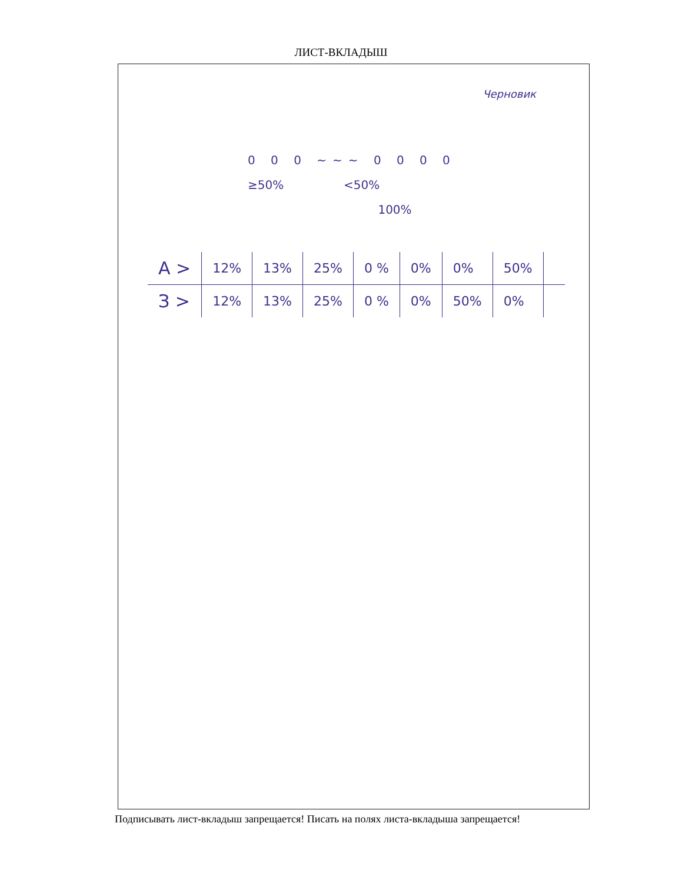ЛИСТ-ВКЛАДЫШ
Черновик
0 0 0 ~~~ 0 0 0 0
≥50% <50%
100%
| А > | 12% | 13% | 25% | 0 % | 0% | 0% | 50% | |
| З > | 12% | 13% | 25% | 0 % | 0% | 50% | 0% | |
Подписывать лист-вкладыш запрещается! Писать на полях листа-вкладыша запрещается!